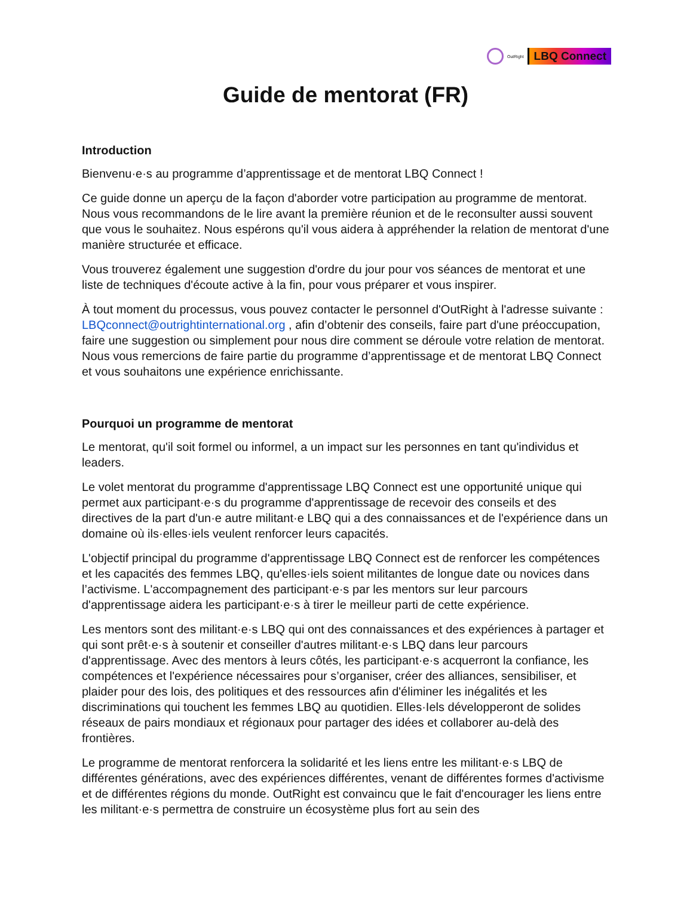OutRight LBQ Connect
Guide de mentorat (FR)
Introduction
Bienvenu·e·s au programme d’apprentissage et de mentorat LBQ Connect !
Ce guide donne un aperçu de la façon d'aborder votre participation au programme de mentorat. Nous vous recommandons de le lire avant la première réunion et de le reconsulter aussi souvent que vous le souhaitez. Nous espérons qu'il vous aidera à appréhender la relation de mentorat d'une manière structurée et efficace.
Vous trouverez également une suggestion d'ordre du jour pour vos séances de mentorat et une liste de techniques d'écoute active à la fin, pour vous préparer et vous inspirer.
À tout moment du processus, vous pouvez contacter le personnel d'OutRight à l'adresse suivante : LBQconnect@outrightinternational.org , afin d’obtenir des conseils, faire part d'une préoccupation, faire une suggestion ou simplement pour nous dire comment se déroule votre relation de mentorat. Nous vous remercions de faire partie du programme d’apprentissage et de mentorat LBQ Connect et vous souhaitons une expérience enrichissante.
Pourquoi un programme de mentorat
Le mentorat, qu'il soit formel ou informel, a un impact sur les personnes en tant qu'individus et leaders.
Le volet mentorat du programme d'apprentissage LBQ Connect est une opportunité unique qui permet aux participant·e·s du programme d'apprentissage de recevoir des conseils et des directives de la part d'un·e autre militant·e LBQ qui a des connaissances et de l'expérience dans un domaine où ils·elles·iels veulent renforcer leurs capacités.
L'objectif principal du programme d'apprentissage LBQ Connect est de renforcer les compétences et les capacités des femmes LBQ, qu'elles·iels soient militantes de longue date ou novices dans l’activisme. L'accompagnement des participant·e·s par les mentors sur leur parcours d'apprentissage aidera les participant·e·s à tirer le meilleur parti de cette expérience.
Les mentors sont des militant·e·s LBQ qui ont des connaissances et des expériences à partager et qui sont prêt·e·s à soutenir et conseiller d'autres militant·e·s LBQ dans leur parcours d'apprentissage. Avec des mentors à leurs côtés, les participant·e·s acquerront la confiance, les compétences et l'expérience nécessaires pour s’organiser, créer des alliances, sensibiliser, et plaider pour des lois, des politiques et des ressources afin d'éliminer les inégalités et les discriminations qui touchent les femmes LBQ au quotidien. Elles·Iels développeront de solides réseaux de pairs mondiaux et régionaux pour partager des idées et collaborer au-delà des frontières.
Le programme de mentorat renforcera la solidarité et les liens entre les militant·e·s LBQ de différentes générations, avec des expériences différentes, venant de différentes formes d'activisme et de différentes régions du monde. OutRight est convaincu que le fait d'encourager les liens entre les militant·e·s permettra de construire un écosystème plus fort au sein des